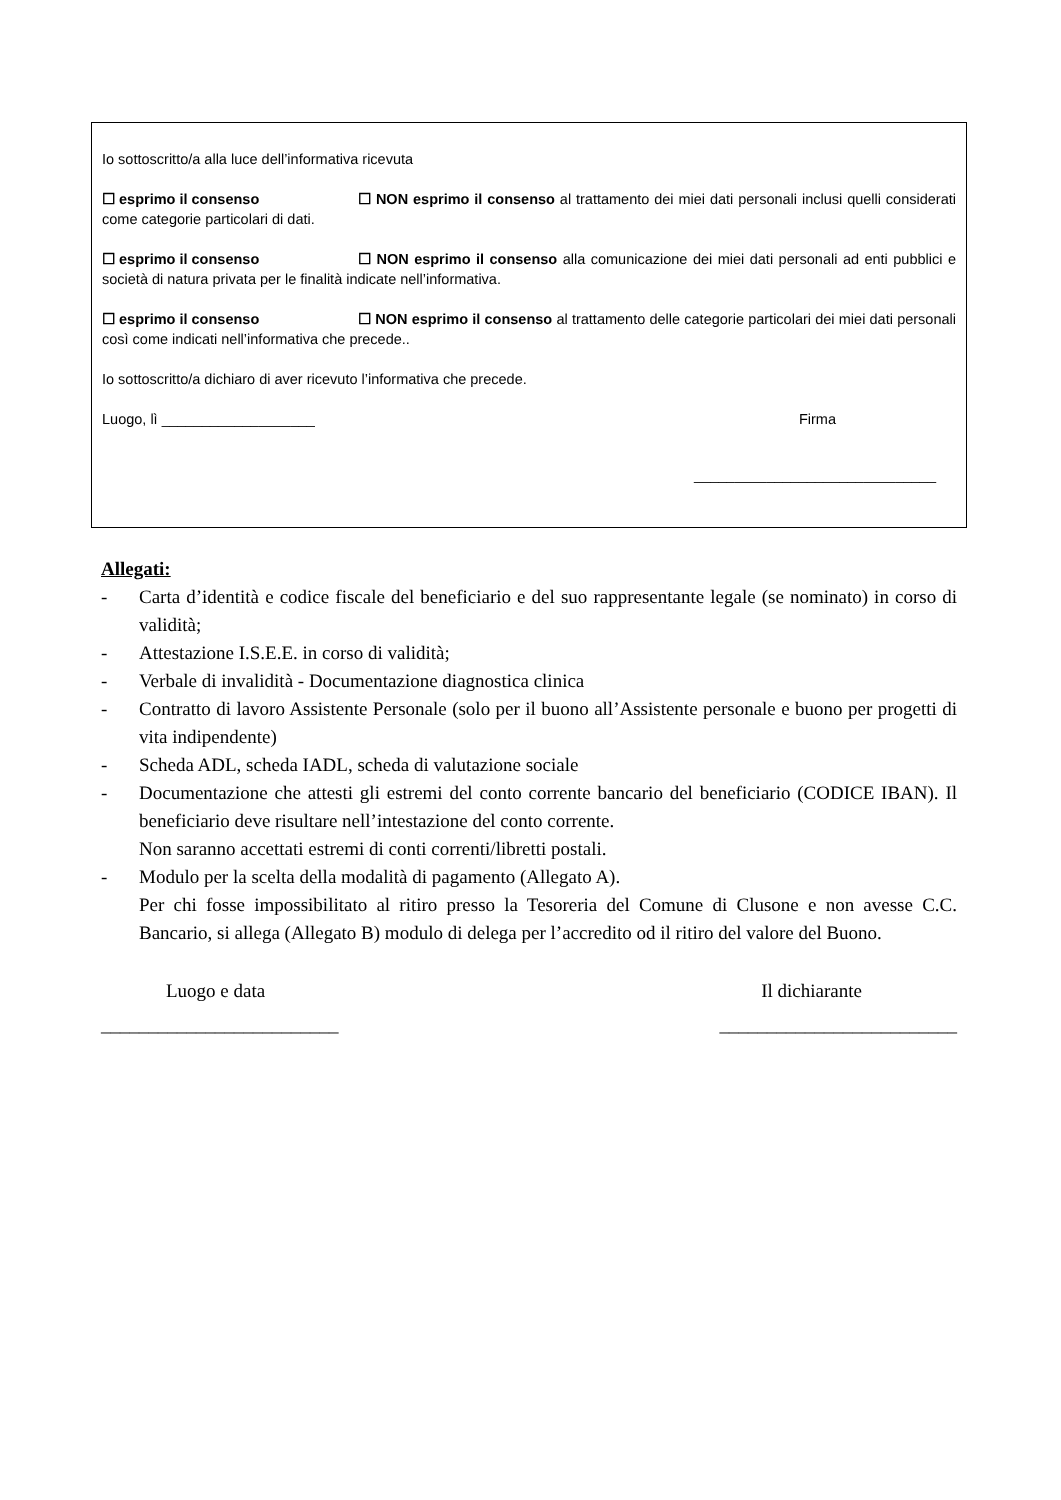Io sottoscritto/a alla luce dell’informativa ricevuta
☐ esprimo il consenso ☐ NON esprimo il consenso al trattamento dei miei dati personali inclusi quelli considerati come categorie particolari di dati.
☐ esprimo il consenso ☐ NON esprimo il consenso alla comunicazione dei miei dati personali ad enti pubblici e società di natura privata per le finalità indicate nell’informativa.
☐ esprimo il consenso ☐ NON esprimo il consenso al trattamento delle categorie particolari dei miei dati personali così come indicati nell’informativa che precede..
Io sottoscritto/a dichiaro di aver ricevuto l’informativa che precede.
Luogo, lì ___________________ Firma
______________________________
Allegati:
- Carta d’identità e codice fiscale del beneficiario e del suo rappresentante legale (se nominato) in corso di validità;
- Attestazione I.S.E.E. in corso di validità;
- Verbale di invalidità - Documentazione diagnostica clinica
- Contratto di lavoro Assistente Personale (solo per il buono all’Assistente personale e buono per progetti di vita indipendente)
- Scheda ADL, scheda IADL, scheda di valutazione sociale
- Documentazione che attesti gli estremi del conto corrente bancario del beneficiario (CODICE IBAN). Il beneficiario deve risultare nell’intestazione del conto corrente.
Non saranno accettati estremi di conti correnti/libretti postali.
- Modulo per la scelta della modalità di pagamento (Allegato A).
Per chi fosse impossibilitato al ritiro presso la Tesoreria del Comune di Clusone e non avesse C.C. Bancario, si allega (Allegato B) modulo di delega per l’accredito od il ritiro del valore del Buono.
Luogo e data Il dichiarante
_________________________ _________________________